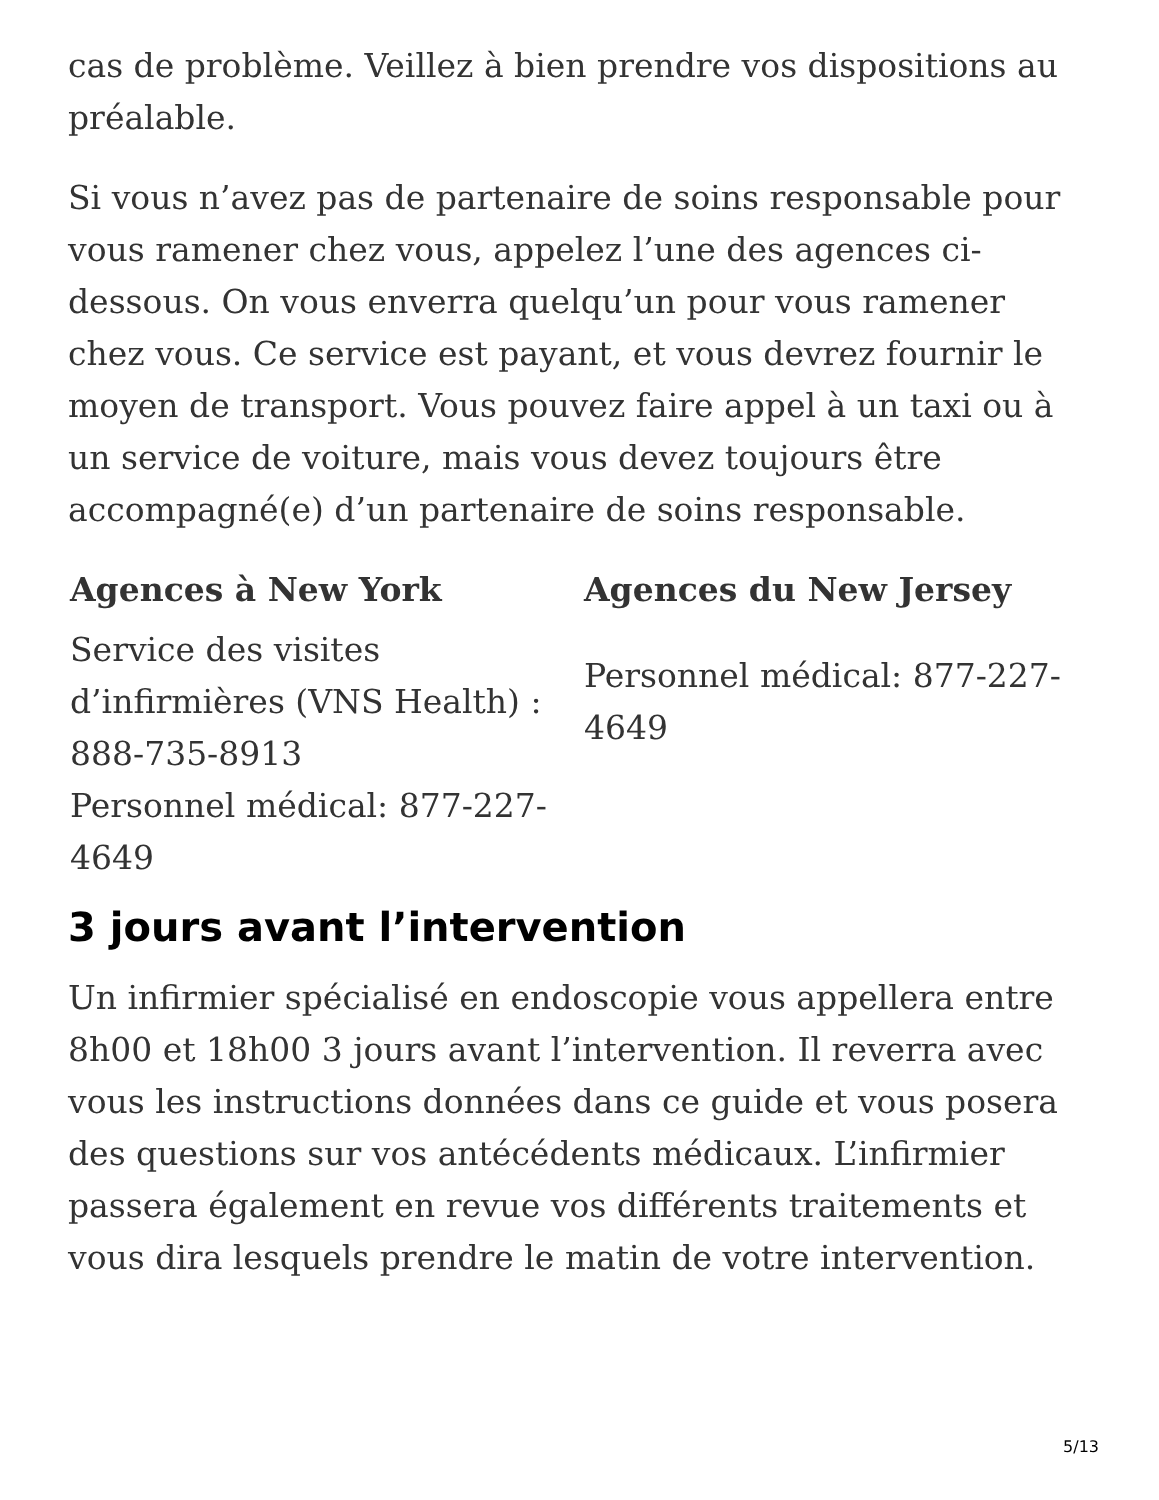cas de problème. Veillez à bien prendre vos dispositions au préalable.
Si vous n’avez pas de partenaire de soins responsable pour vous ramener chez vous, appelez l’une des agences ci-dessous. On vous enverra quelqu’un pour vous ramener chez vous. Ce service est payant, et vous devrez fournir le moyen de transport. Vous pouvez faire appel à un taxi ou à un service de voiture, mais vous devez toujours être accompagné(e) d’un partenaire de soins responsable.
| Agences à New York | Agences du New Jersey |
| --- | --- |
| Service des visites d’infirmières (VNS Health) : 888-735-8913 | Personnel médical: 877-227-4649 |
| Personnel médical: 877-227-4649 | |
3 jours avant l’intervention
Un infirmier spécialisé en endoscopie vous appellera entre 8h00 et 18h00 3 jours avant l’intervention. Il reverra avec vous les instructions données dans ce guide et vous posera des questions sur vos antécédents médicaux. L’infirmier passera également en revue vos différents traitements et vous dira lesquels prendre le matin de votre intervention.
5/13